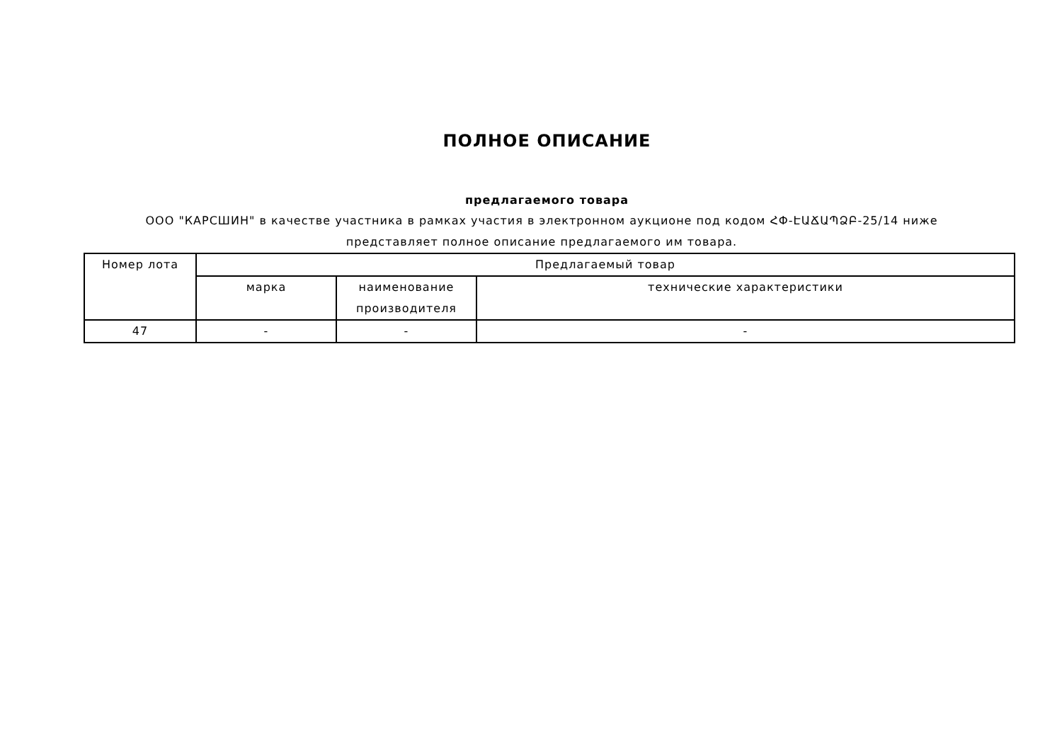ПОЛНОЕ ОПИСАНИЕ
предлагаемого товара
ООО "КАРСШИН" в качестве участника в рамках участия в электронном аукционе под кодом ՀՓ-ԷԱՃԱՊՁԲ-25/14 ниже представляет полное описание предлагаемого им товара.
| Номер лота | Предлагаемый товар | | |
| --- | --- | --- | --- |
| | марка | наименование производителя | технические характеристики |
| 47 | - | - | - |